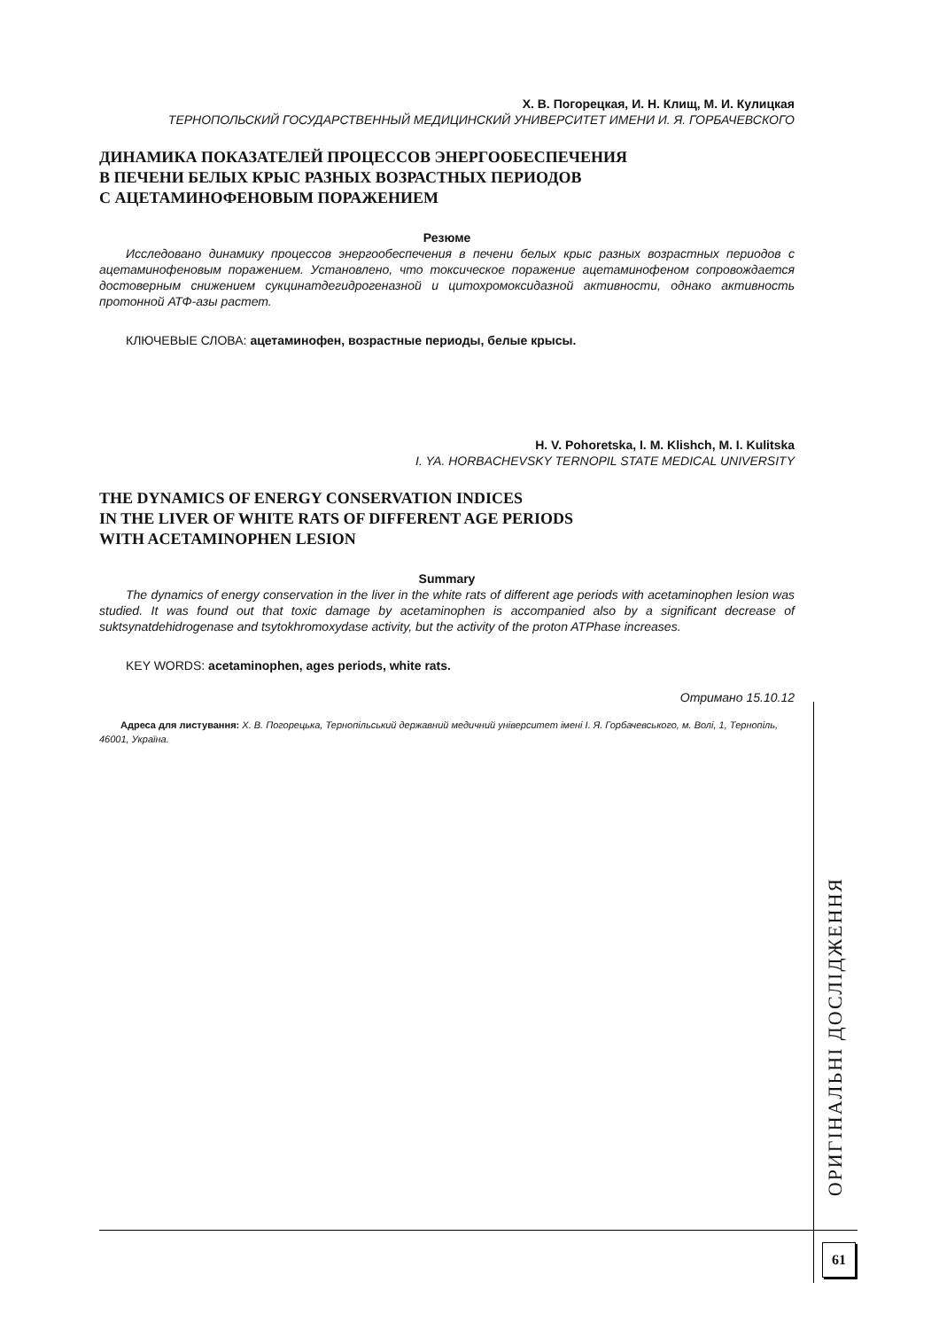Х. В. Погорецкая, И. Н. Клищ, М. И. Кулицкая
ТЕРНОПОЛЬСКИЙ ГОСУДАРСТВЕННЫЙ МЕДИЦИНСКИЙ УНИВЕРСИТЕТ ИМЕНИ И. Я. ГОРБАЧЕВСКОГО
ДИНАМИКА ПОКАЗАТЕЛЕЙ ПРОЦЕССОВ ЭНЕРГООБЕСПЕЧЕНИЯ
В ПЕЧЕНИ БЕЛЫХ КРЫС РАЗНЫХ ВОЗРАСТНЫХ ПЕРИОДОВ
С АЦЕТАМИНОФЕНОВЫМ ПОРАЖЕНИЕМ
Резюме
Исследовано динамику процессов энергообеспечения в печени белых крыс разных возрастных периодов с ацетаминофеновым поражением. Установлено, что токсическое поражение ацетаминофеном сопровождается достоверным снижением сукцинатдегидрогеназной и цитохромоксидазной активности, однако активность протонной АТФ-азы растет.
КЛЮЧЕВЫЕ СЛОВА: ацетаминофен, возрастные периоды, белые крысы.
H. V. Pohoretska, I. M. Klishch, M. I. Kulitska
I. YA. HORBACHEVSKY TERNOPIL STATE MEDICAL UNIVERSITY
THE DYNAMICS OF ENERGY CONSERVATION INDICES
IN THE LIVER OF WHITE RATS OF DIFFERENT AGE PERIODS
WITH ACETAMINOPHEN LESION
Summary
The dynamics of energy conservation in the liver in the white rats of different age periods with acetaminophen lesion was studied. It was found out that toxic damage by acetaminophen is accompanied also by a significant decrease of suktsynatdehidrogenase and tsytokhromoxydase activity, but the activity of the proton ATPhase increases.
KEY WORDS: acetaminophen, ages periods, white rats.
Отримано 15.10.12
Адреса для листування: Х. В. Погорецька, Тернопільський державний медичний університет імені І. Я. Горбачевського, м. Волі, 1, Тернопіль, 46001, Україна.
ОРИГІНАЛЬНІ ДОСЛІДЖЕННЯ
61